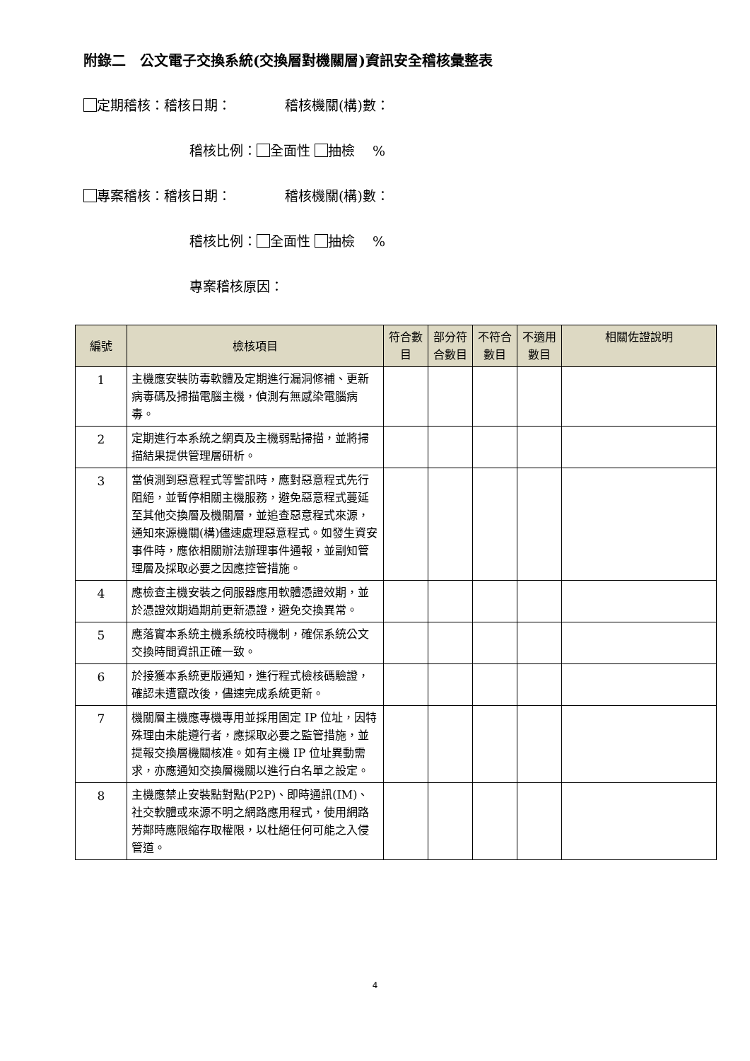附錄二　公文電子交換系統(交換層對機關層)資訊安全稽核彙整表
定期稽核：稽核日期：　　　　稽核機關(構)數：
稽核比例： 全面性 抽檢　 %
專案稽核：稽核日期：　　　　稽核機關(構)數：
稽核比例： 全面性 抽檢　 %
專案稽核原因：
| 編號 | 檢核項目 | 符合數目 | 部分符合數目 | 不符合數目 | 不適用數目 | 相關佐證說明 |
| --- | --- | --- | --- | --- | --- | --- |
| 1 | 主機應安裝防毒軟體及定期進行漏洞修補、更新病毒碼及掃描電腦主機，偵測有無感染電腦病毒。 | | | | | |
| 2 | 定期進行本系統之網頁及主機弱點掃描，並將掃描結果提供管理層研析。 | | | | | |
| 3 | 當偵測到惡意程式等警訊時，應對惡意程式先行阻絕，並暫停相關主機服務，避免惡意程式蔓延至其他交換層及機關層，並追查惡意程式來源，通知來源機關(構)儘速處理惡意程式。如發生資安事件時，應依相關辦法辦理事件通報，並副知管理層及採取必要之因應控管措施。 | | | | | |
| 4 | 應檢查主機安裝之伺服器應用軟體憑證效期，並於憑證效期過期前更新憑證，避免交換異常。 | | | | | |
| 5 | 應落實本系統主機系統校時機制，確保系統公文交換時間資訊正確一致。 | | | | | |
| 6 | 於接獲本系統更版通知，進行程式檢核碼驗證，確認未遭竄改後，儘速完成系統更新。 | | | | | |
| 7 | 機關層主機應專機專用並採用固定 IP 位址，因特殊理由未能遵行者，應採取必要之監管措施，並提報交換層機關核准。如有主機 IP 位址異動需求，亦應通知交換層機關以進行白名單之設定。 | | | | | |
| 8 | 主機應禁止安裝點對點(P2P)、即時通訊(IM)、社交軟體或來源不明之網路應用程式，使用網路芳鄰時應限縮存取權限，以杜絕任何可能之入侵管道。 | | | | | |
4